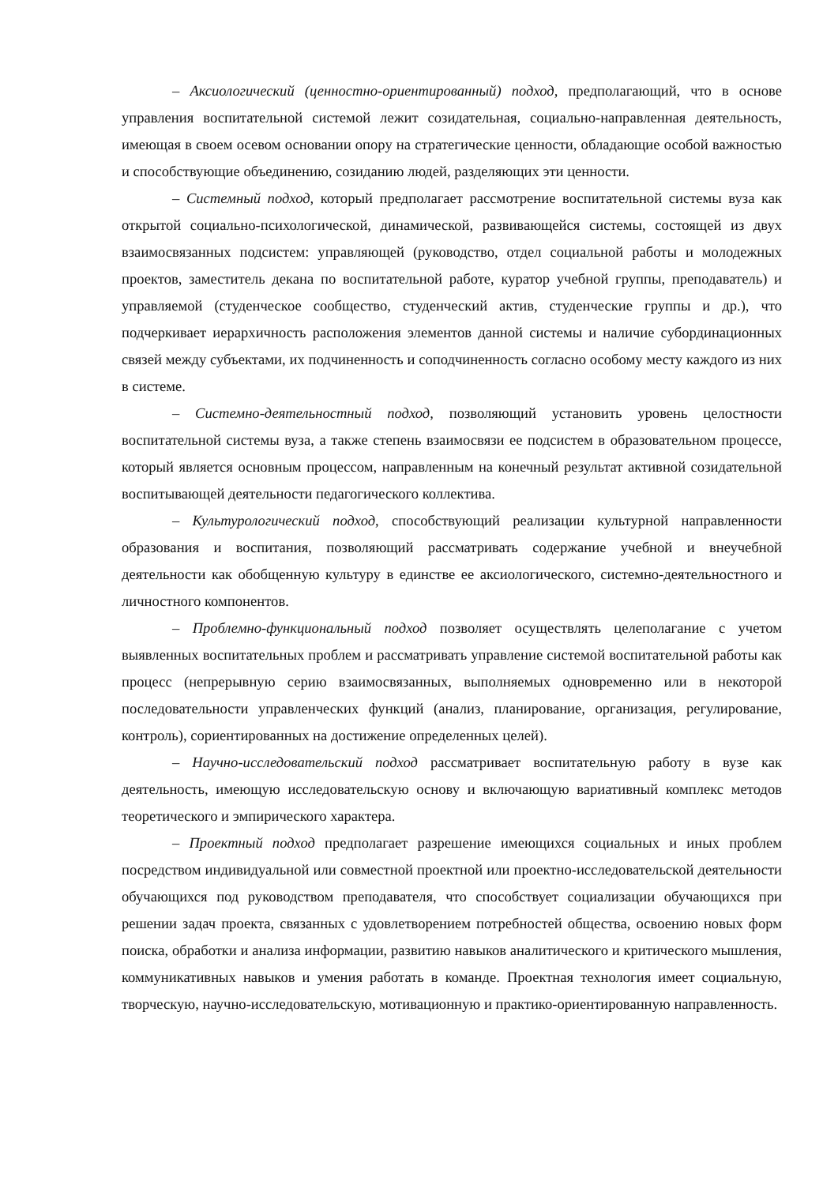– Аксиологический (ценностно-ориентированный) подход, предполагающий, что в основе управления воспитательной системой лежит созидательная, социально-направленная деятельность, имеющая в своем осевом основании опору на стратегические ценности, обладающие особой важностью и способствующие объединению, созиданию людей, разделяющих эти ценности.
– Системный подход, который предполагает рассмотрение воспитательной системы вуза как открытой социально-психологической, динамической, развивающейся системы, состоящей из двух взаимосвязанных подсистем: управляющей (руководство, отдел социальной работы и молодежных проектов, заместитель декана по воспитательной работе, куратор учебной группы, преподаватель) и управляемой (студенческое сообщество, студенческий актив, студенческие группы и др.), что подчеркивает иерархичность расположения элементов данной системы и наличие субординационных связей между субъектами, их подчиненность и соподчиненность согласно особому месту каждого из них в системе.
– Системно-деятельностный подход, позволяющий установить уровень целостности воспитательной системы вуза, а также степень взаимосвязи ее подсистем в образовательном процессе, который является основным процессом, направленным на конечный результат активной созидательной воспитывающей деятельности педагогического коллектива.
– Культурологический подход, способствующий реализации культурной направленности образования и воспитания, позволяющий рассматривать содержание учебной и внеучебной деятельности как обобщенную культуру в единстве ее аксиологического, системно-деятельностного и личностного компонентов.
– Проблемно-функциональный подход позволяет осуществлять целеполагание с учетом выявленных воспитательных проблем и рассматривать управление системой воспитательной работы как процесс (непрерывную серию взаимосвязанных, выполняемых одновременно или в некоторой последовательности управленческих функций (анализ, планирование, организация, регулирование, контроль), сориентированных на достижение определенных целей).
– Научно-исследовательский подход рассматривает воспитательную работу в вузе как деятельность, имеющую исследовательскую основу и включающую вариативный комплекс методов теоретического и эмпирического характера.
– Проектный подход предполагает разрешение имеющихся социальных и иных проблем посредством индивидуальной или совместной проектной или проектно-исследовательской деятельности обучающихся под руководством преподавателя, что способствует социализации обучающихся при решении задач проекта, связанных с удовлетворением потребностей общества, освоению новых форм поиска, обработки и анализа информации, развитию навыков аналитического и критического мышления, коммуникативных навыков и умения работать в команде. Проектная технология имеет социальную, творческую, научно-исследовательскую, мотивационную и практико-ориентированную направленность.